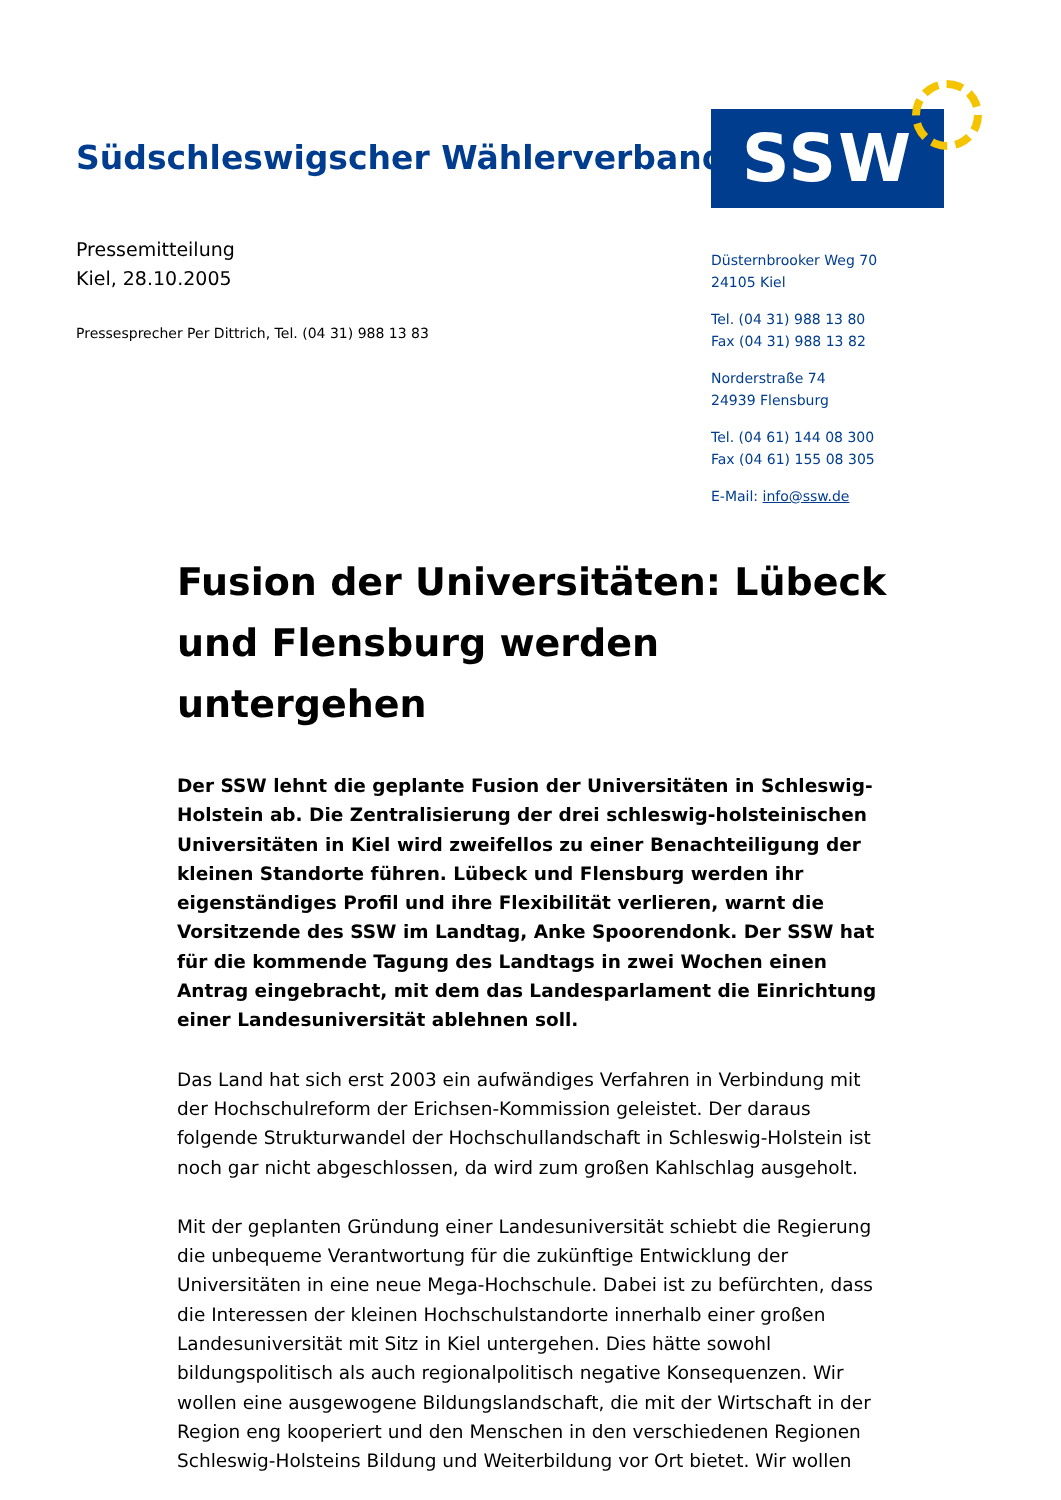Südschleswigscher Wählerverband
SSW
Pressemitteilung
Kiel, 28.10.2005
Pressesprecher Per Dittrich, Tel. (04 31) 988 13 83
Düsternbrooker Weg 70
24105 Kiel
Tel. (04 31) 988 13 80
Fax (04 31) 988 13 82
Norderstraße 74
24939 Flensburg
Tel. (04 61) 144 08 300
Fax (04 61) 155 08 305
E-Mail: info@ssw.de
Fusion der Universitäten: Lübeck und Flensburg werden untergehen
Der SSW lehnt die geplante Fusion der Universitäten in Schleswig-Holstein ab. Die Zentralisierung der drei schleswig-holsteinischen Universitäten in Kiel wird zweifellos zu einer Benachteiligung der kleinen Standorte führen. Lübeck und Flensburg werden ihr eigenständiges Profil und ihre Flexibilität verlieren, warnt die Vorsitzende des SSW im Landtag, Anke Spoorendonk. Der SSW hat für die kommende Tagung des Landtags in zwei Wochen einen Antrag eingebracht, mit dem das Landesparlament die Einrichtung einer Landesuniversität ablehnen soll.
Das Land hat sich erst 2003 ein aufwändiges Verfahren in Verbindung mit der Hochschulreform der Erichsen-Kommission geleistet. Der daraus folgende Strukturwandel der Hochschullandschaft in Schleswig-Holstein ist noch gar nicht abgeschlossen, da wird zum großen Kahlschlag ausgeholt.
Mit der geplanten Gründung einer Landesuniversität schiebt die Regierung die unbequeme Verantwortung für die zukünftige Entwicklung der Universitäten in eine neue Mega-Hochschule. Dabei ist zu befürchten, dass die Interessen der kleinen Hochschulstandorte innerhalb einer großen Landesuniversität mit Sitz in Kiel untergehen. Dies hätte sowohl bildungspolitisch als auch regionalpolitisch negative Konsequenzen. Wir wollen eine ausgewogene Bildungslandschaft, die mit der Wirtschaft in der Region eng kooperiert und den Menschen in den verschiedenen Regionen Schleswig-Holsteins Bildung und Weiterbildung vor Ort bietet. Wir wollen